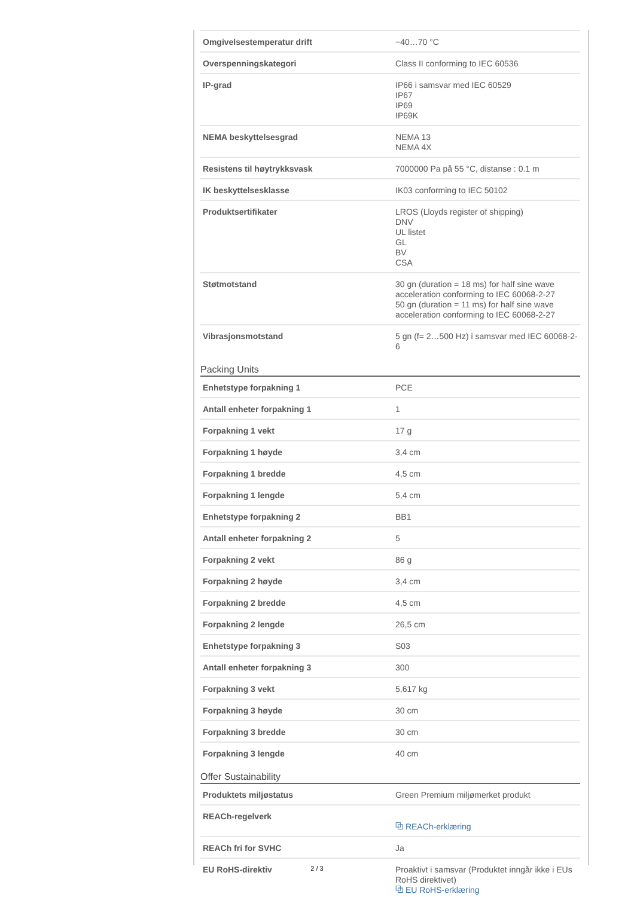| Omgivelsestemperatur drift | −40…70 °C |
| Overspenningskategori | Class II conforming to IEC 60536 |
| IP-grad | IP66 i samsvar med IEC 60529 IP67 IP69 IP69K |
| NEMA beskyttelsesgrad | NEMA 13 NEMA 4X |
| Resistens til høytrykksvask | 7000000 Pa på 55 °C, distanse : 0.1 m |
| IK beskyttelsesklasse | IK03 conforming to IEC 50102 |
| Produktsertifikater | LROS (Lloyds register of shipping) DNV UL listet GL BV CSA |
| Støtmotstand | 30 gn (duration = 18 ms) for half sine wave acceleration conforming to IEC 60068-2-27 50 gn (duration = 11 ms) for half sine wave acceleration conforming to IEC 60068-2-27 |
| Vibrasjonsmotstand | 5 gn (f= 2…500 Hz) i samsvar med IEC 60068-2-6 |
Packing Units
| Enhetstype forpakning 1 | PCE |
| Antall enheter forpakning 1 | 1 |
| Forpakning 1 vekt | 17 g |
| Forpakning 1 høyde | 3,4 cm |
| Forpakning 1 bredde | 4,5 cm |
| Forpakning 1 lengde | 5,4 cm |
| Enhetstype forpakning 2 | BB1 |
| Antall enheter forpakning 2 | 5 |
| Forpakning 2 vekt | 86 g |
| Forpakning 2 høyde | 3,4 cm |
| Forpakning 2 bredde | 4,5 cm |
| Forpakning 2 lengde | 26,5 cm |
| Enhetstype forpakning 3 | S03 |
| Antall enheter forpakning 3 | 300 |
| Forpakning 3 vekt | 5,617 kg |
| Forpakning 3 høyde | 30 cm |
| Forpakning 3 bredde | 30 cm |
| Forpakning 3 lengde | 40 cm |
Offer Sustainability
| Produktets miljøstatus | Green Premium miljømerket produkt |
| REACh-regelverk | ⧉ REACh-erklæring |
| REACh fri for SVHC | Ja |
| EU RoHS-direktiv | Proaktivt i samsvar (Produktet inngår ikke i EUs RoHS direktivet) ⧉ EU RoHS-erklæring |
2 / 3